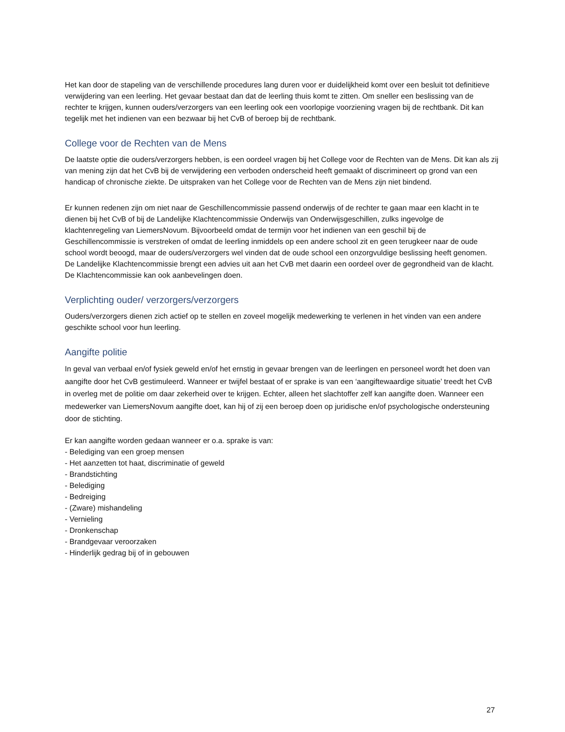Het kan door de stapeling van de verschillende procedures lang duren voor er duidelijkheid komt over een besluit tot definitieve verwijdering van een leerling. Het gevaar bestaat dan dat de leerling thuis komt te zitten. Om sneller een beslissing van de rechter te krijgen, kunnen ouders/verzorgers van een leerling ook een voorlopige voorziening vragen bij de rechtbank. Dit kan tegelijk met het indienen van een bezwaar bij het CvB of beroep bij de rechtbank.
College voor de Rechten van de Mens
De laatste optie die ouders/verzorgers hebben, is een oordeel vragen bij het College voor de Rechten van de Mens. Dit kan als zij van mening zijn dat het CvB bij de verwijdering een verboden onderscheid heeft gemaakt of discrimineert op grond van een handicap of chronische ziekte. De uitspraken van het College voor de Rechten van de Mens zijn niet bindend.
Er kunnen redenen zijn om niet naar de Geschillencommissie passend onderwijs of de rechter te gaan maar een klacht in te dienen bij het CvB of bij de Landelijke Klachtencommissie Onderwijs van Onderwijsgeschillen, zulks ingevolge de klachtenregeling van LiemersNovum. Bijvoorbeeld omdat de termijn voor het indienen van een geschil bij de Geschillencommissie is verstreken of omdat de leerling inmiddels op een andere school zit en geen terugkeer naar de oude school wordt beoogd, maar de ouders/verzorgers wel vinden dat de oude school een onzorgvuldige beslissing heeft genomen. De Landelijke Klachtencommissie brengt een advies uit aan het CvB met daarin een oordeel over de gegrondheid van de klacht. De Klachtencommissie kan ook aanbevelingen doen.
Verplichting ouder/ verzorgers/verzorgers
Ouders/verzorgers dienen zich actief op te stellen en zoveel mogelijk medewerking te verlenen in het vinden van een andere geschikte school voor hun leerling.
Aangifte politie
In geval van verbaal en/of fysiek geweld en/of het ernstig in gevaar brengen van de leerlingen en personeel wordt het doen van aangifte door het CvB gestimuleerd. Wanneer er twijfel bestaat of er sprake is van een ‘aangiftewaardige situatie’ treedt het CvB in overleg met de politie om daar zekerheid over te krijgen. Echter, alleen het slachtoffer zelf kan aangifte doen. Wanneer een medewerker van LiemersNovum aangifte doet, kan hij of zij een beroep doen op juridische en/of psychologische ondersteuning door de stichting.
Er kan aangifte worden gedaan wanneer er o.a. sprake is van:
- Belediging van een groep mensen
- Het aanzetten tot haat, discriminatie of geweld
- Brandstichting
- Belediging
- Bedreiging
- (Zware) mishandeling
- Vernieling
- Dronkenschap
- Brandgevaar veroorzaken
- Hinderlijk gedrag bij of in gebouwen
27